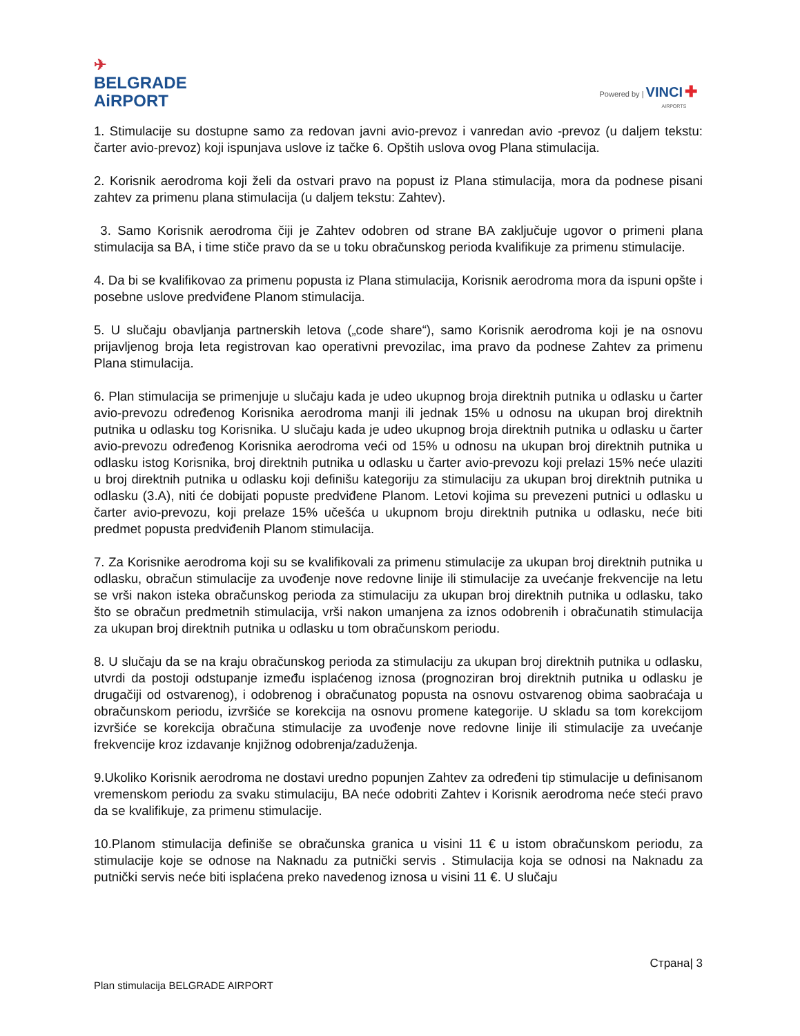✈
BELGRADE
AiRPORT
Powered by | VINCI ✚
AIRPORTS
1. Stimulacije su dostupne samo za redovan javni avio-prevoz i vanredan avio -prevoz (u daljem tekstu: čarter avio-prevoz) koji ispunjava uslove iz tačke 6. Opštih uslova ovog Plana stimulacija.
2. Korisnik aerodroma koji želi da ostvari pravo na popust iz Plana stimulacija, mora da podnese pisani zahtev za primenu plana stimulacija (u daljem tekstu: Zahtev).
3. Samo Korisnik aerodroma čiji je Zahtev odobren od strane BA zaključuje ugovor o primeni plana stimulacija sa BA, i time stiče pravo da se u toku obračunskog perioda kvalifikuje za primenu stimulacije.
4. Da bi se kvalifikovao za primenu popusta iz Plana stimulacija, Korisnik aerodroma mora da ispuni opšte i posebne uslove predviđene Planom stimulacija.
5. U slučaju obavljanja partnerskih letova („code share“), samo Korisnik aerodroma koji je na osnovu prijavljenog broja leta registrovan kao operativni prevozilac, ima pravo da podnese Zahtev za primenu Plana stimulacija.
6. Plan stimulacija se primenjuje u slučaju kada je udeo ukupnog broja direktnih putnika u odlasku u čarter avio-prevozu određenog Korisnika aerodroma manji ili jednak 15% u odnosu na ukupan broj direktnih putnika u odlasku tog Korisnika. U slučaju kada je udeo ukupnog broja direktnih putnika u odlasku u čarter avio-prevozu određenog Korisnika aerodroma veći od 15% u odnosu na ukupan broj direktnih putnika u odlasku istog Korisnika, broj direktnih putnika u odlasku u čarter avio-prevozu koji prelazi 15% neće ulaziti u broj direktnih putnika u odlasku koji definišu kategoriju za stimulaciju za ukupan broj direktnih putnika u odlasku (3.A), niti će dobijati popuste predviđene Planom. Letovi kojima su prevezeni putnici u odlasku u čarter avio-prevozu, koji prelaze 15% učešća u ukupnom broju direktnih putnika u odlasku, neće biti predmet popusta predviđenih Planom stimulacija.
7. Za Korisnike aerodroma koji su se kvalifikovali za primenu stimulacije za ukupan broj direktnih putnika u odlasku, obračun stimulacije za uvođenje nove redovne linije ili stimulacije za uvećanje frekvencije na letu se vrši nakon isteka obračunskog perioda za stimulaciju za ukupan broj direktnih putnika u odlasku, tako što se obračun predmetnih stimulacija, vrši nakon umanjena za iznos odobrenih i obračunatih stimulacija za ukupan broj direktnih putnika u odlasku u tom obračunskom periodu.
8. U slučaju da se na kraju obračunskog perioda za stimulaciju za ukupan broj direktnih putnika u odlasku, utvrdi da postoji odstupanje između isplaćenog iznosa (prognoziran broj direktnih putnika u odlasku je drugačiji od ostvarenog), i odobrenog i obračunatog popusta na osnovu ostvarenog obima saobraćaja u obračunskom periodu, izvršiće se korekcija na osnovu promene kategorije. U skladu sa tom korekcijom izvršiće se korekcija obračuna stimulacije za uvođenje nove redovne linije ili stimulacije za uvećanje frekvencije kroz izdavanje knjižnog odobrenja/zaduženja.
9.Ukoliko Korisnik aerodroma ne dostavi uredno popunjen Zahtev za određeni tip stimulacije u definisanom vremenskom periodu za svaku stimulaciju, BA neće odobriti Zahtev i Korisnik aerodroma neće steći pravo da se kvalifikuje, za primenu stimulacije.
10.Planom stimulacija definiše se obračunska granica u visini 11 € u istom obračunskom periodu, za stimulacije koje se odnose na Naknadu za putnički servis . Stimulacija koja se odnosi na Naknadu za putnički servis neće biti isplaćena preko navedenog iznosa u visini 11 €. U slučaju
Страна| 3
Plan stimulacija BELGRADE AIRPORT